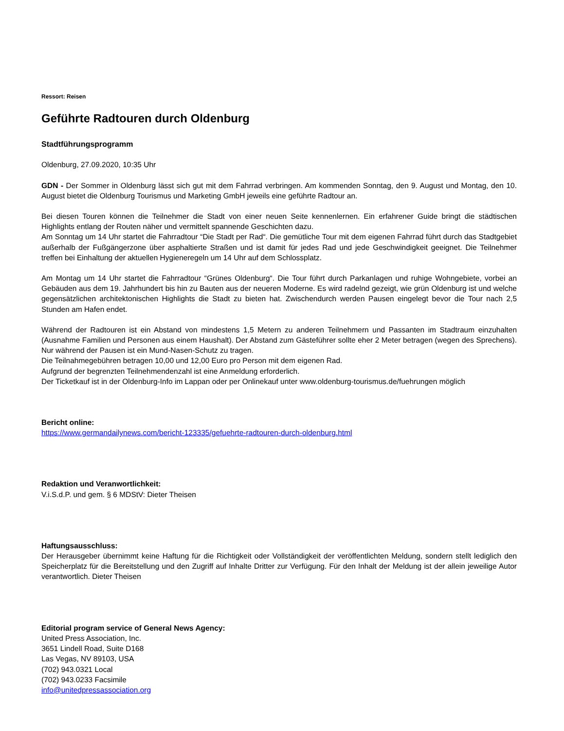Ressort: Reisen
Geführte Radtouren durch Oldenburg
Stadtführungsprogramm
Oldenburg, 27.09.2020, 10:35 Uhr
GDN - Der Sommer in Oldenburg lässt sich gut mit dem Fahrrad verbringen. Am kommenden Sonntag, den 9. August und Montag, den 10. August bietet die Oldenburg Tourismus und Marketing GmbH jeweils eine geführte Radtour an.
Bei diesen Touren können die Teilnehmer die Stadt von einer neuen Seite kennenlernen. Ein erfahrener Guide bringt die städtischen Highlights entlang der Routen näher und vermittelt spannende Geschichten dazu.
Am Sonntag um 14 Uhr startet die Fahrradtour “Die Stadt per Rad“. Die gemütliche Tour mit dem eigenen Fahrrad führt durch das Stadtgebiet außerhalb der Fußgängerzone über asphaltierte Straßen und ist damit für jedes Rad und jede Geschwindigkeit geeignet. Die Teilnehmer treffen bei Einhaltung der aktuellen Hygieneregeln um 14 Uhr auf dem Schlossplatz.
Am Montag um 14 Uhr startet die Fahrradtour “Grünes Oldenburg“. Die Tour führt durch Parkanlagen und ruhige Wohngebiete, vorbei an Gebäuden aus dem 19. Jahrhundert bis hin zu Bauten aus der neueren Moderne. Es wird radelnd gezeigt, wie grün Oldenburg ist und welche gegensätzlichen architektonischen Highlights die Stadt zu bieten hat. Zwischendurch werden Pausen eingelegt bevor die Tour nach 2,5 Stunden am Hafen endet.
Während der Radtouren ist ein Abstand von mindestens 1,5 Metern zu anderen Teilnehmern und Passanten im Stadtraum einzuhalten (Ausnahme Familien und Personen aus einem Haushalt). Der Abstand zum Gästeführer sollte eher 2 Meter betragen (wegen des Sprechens). Nur während der Pausen ist ein Mund-Nasen-Schutz zu tragen.
Die Teilnahmegebühren betragen 10,00 und 12,00 Euro pro Person mit dem eigenen Rad.
Aufgrund der begrenzten Teilnehmendenzahl ist eine Anmeldung erforderlich.
Der Ticketkauf ist in der Oldenburg-Info im Lappan oder per Onlinekauf unter www.oldenburg-tourismus.de/fuehrungen möglich
Bericht online:
https://www.germandailynews.com/bericht-123335/gefuehrte-radtouren-durch-oldenburg.html
Redaktion und Veranwortlichkeit:
V.i.S.d.P. und gem. § 6 MDStV: Dieter Theisen
Haftungsausschluss:
Der Herausgeber übernimmt keine Haftung für die Richtigkeit oder Vollständigkeit der veröffentlichten Meldung, sondern stellt lediglich den Speicherplatz für die Bereitstellung und den Zugriff auf Inhalte Dritter zur Verfügung. Für den Inhalt der Meldung ist der allein jeweilige Autor verantwortlich. Dieter Theisen
Editorial program service of General News Agency:
United Press Association, Inc.
3651 Lindell Road, Suite D168
Las Vegas, NV 89103, USA
(702) 943.0321 Local
(702) 943.0233 Facsimile
info@unitedpressassociation.org